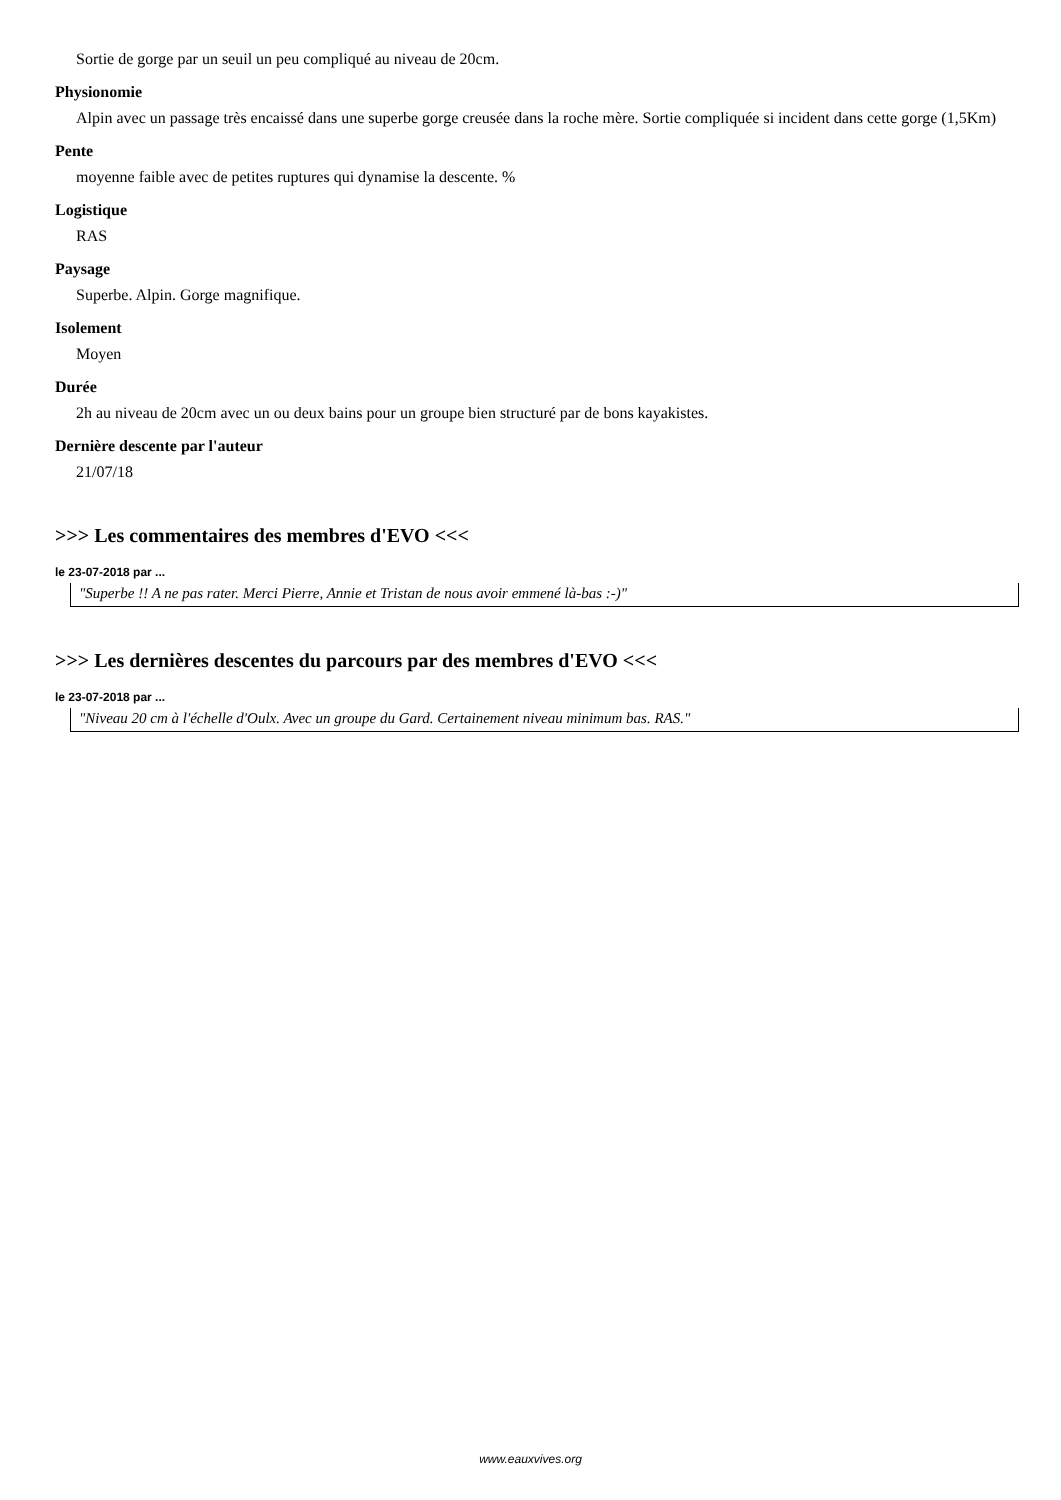Sortie de gorge par un seuil un peu compliqué au niveau de 20cm.
Physionomie
Alpin avec un passage très encaissé dans une superbe gorge creusée dans la roche mère. Sortie compliquée si incident dans cette gorge (1,5Km)
Pente
moyenne faible avec de petites ruptures qui dynamise la descente. %
Logistique
RAS
Paysage
Superbe. Alpin. Gorge magnifique.
Isolement
Moyen
Durée
2h au niveau de 20cm avec un ou deux bains pour un groupe bien structuré par de bons kayakistes.
Dernière descente par l'auteur
21/07/18
>>> Les commentaires des membres d'EVO <<<
le 23-07-2018 par ...
"Superbe !! A ne pas rater. Merci Pierre, Annie et Tristan de nous avoir emmené là-bas :-)"
>>> Les dernières descentes du parcours par des membres d'EVO <<<
le 23-07-2018 par ...
"Niveau 20 cm à l'échelle d'Oulx. Avec un groupe du Gard. Certainement niveau minimum bas. RAS."
www.eauxvives.org